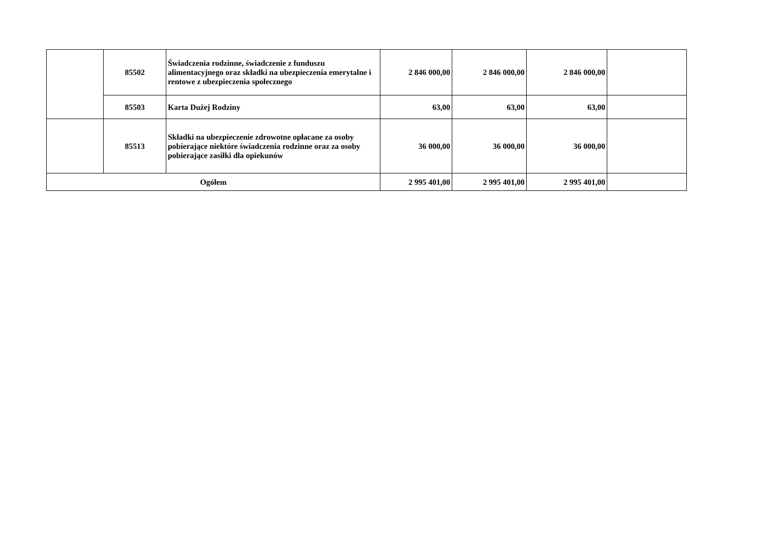| | 85502 | Świadczenia rodzinne, świadczenie z funduszu alimentacyjnego oraz składki na ubezpieczenia emerytalne i rentowe z ubezpieczenia społecznego | 2 846 000,00 | 2 846 000,00 | 2 846 000,00 | |
| | 85503 | Karta Dużej Rodziny | 63,00 | 63,00 | 63,00 | |
| | 85513 | Składki na ubezpieczenie zdrowotne opłacane za osoby pobierające niektóre świadczenia rodzinne oraz za osoby pobierające zasiłki dla opiekunów | 36 000,00 | 36 000,00 | 36 000,00 | |
| Ogółem | | | 2 995 401,00 | 2 995 401,00 | 2 995 401,00 | |